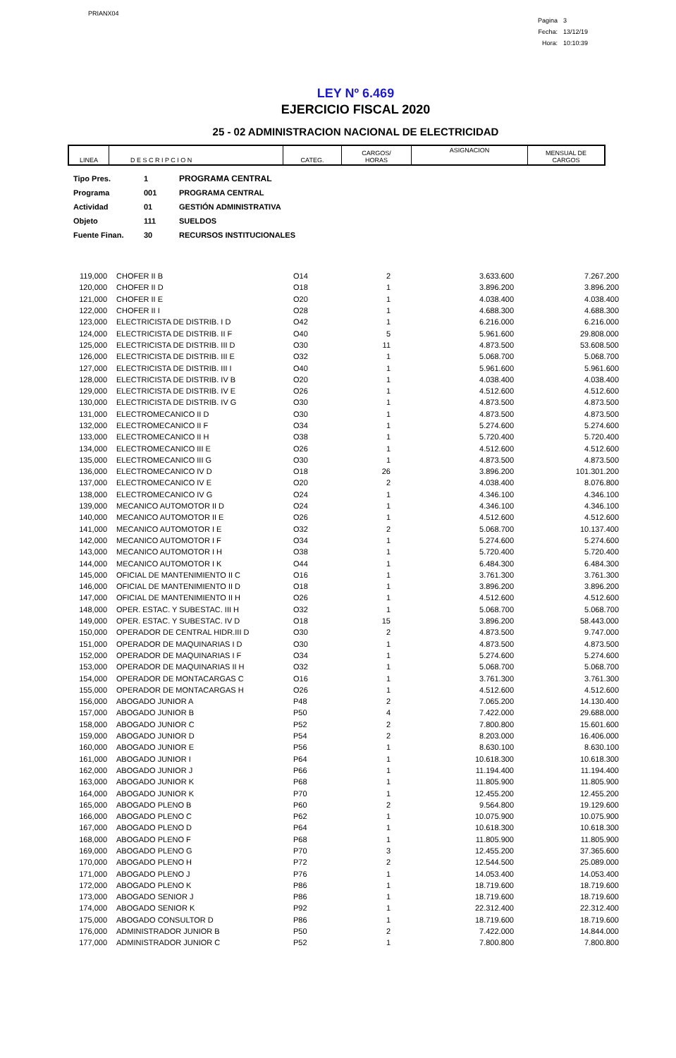PRIANX04
| Pagina | 3 |
| Fecha: | 13/12/19 |
| Hora: | 10:10:39 |
LEY Nº 6.469
EJERCICIO FISCAL 2020
25 - 02 ADMINISTRACION NACIONAL DE ELECTRICIDAD
| LINEA | D E S C R I P C I O N | CATEG. | CARGOS/ HORAS | ASIGNACION | MENSUAL DE CARGOS |
| --- | --- | --- | --- | --- | --- |
| Tipo Pres. | 1 | PROGRAMA CENTRAL |
| Programa | 001 | PROGRAMA CENTRAL |
| Actividad | 01 | GESTIÓN ADMINISTRATIVA |
| Objeto | 111 | SUELDOS |
| Fuente Finan. | 30 | RECURSOS INSTITUCIONALES |
| 119,000 | CHOFER II B | O14 | 2 | 3.633.600 | 7.267.200 |
| 120,000 | CHOFER II D | O18 | 1 | 3.896.200 | 3.896.200 |
| 121,000 | CHOFER II E | O20 | 1 | 4.038.400 | 4.038.400 |
| 122,000 | CHOFER II I | O28 | 1 | 4.688.300 | 4.688.300 |
| 123,000 | ELECTRICISTA DE DISTRIB. I D | O42 | 1 | 6.216.000 | 6.216.000 |
| 124,000 | ELECTRICISTA DE DISTRIB. II F | O40 | 5 | 5.961.600 | 29.808.000 |
| 125,000 | ELECTRICISTA DE DISTRIB. III D | O30 | 11 | 4.873.500 | 53.608.500 |
| 126,000 | ELECTRICISTA DE DISTRIB. III E | O32 | 1 | 5.068.700 | 5.068.700 |
| 127,000 | ELECTRICISTA DE DISTRIB. III I | O40 | 1 | 5.961.600 | 5.961.600 |
| 128,000 | ELECTRICISTA DE DISTRIB. IV B | O20 | 1 | 4.038.400 | 4.038.400 |
| 129,000 | ELECTRICISTA DE DISTRIB. IV E | O26 | 1 | 4.512.600 | 4.512.600 |
| 130,000 | ELECTRICISTA DE DISTRIB. IV G | O30 | 1 | 4.873.500 | 4.873.500 |
| 131,000 | ELECTROMECANICO II D | O30 | 1 | 4.873.500 | 4.873.500 |
| 132,000 | ELECTROMECANICO II F | O34 | 1 | 5.274.600 | 5.274.600 |
| 133,000 | ELECTROMECANICO II H | O38 | 1 | 5.720.400 | 5.720.400 |
| 134,000 | ELECTROMECANICO III E | O26 | 1 | 4.512.600 | 4.512.600 |
| 135,000 | ELECTROMECANICO III G | O30 | 1 | 4.873.500 | 4.873.500 |
| 136,000 | ELECTROMECANICO IV D | O18 | 26 | 3.896.200 | 101.301.200 |
| 137,000 | ELECTROMECANICO IV E | O20 | 2 | 4.038.400 | 8.076.800 |
| 138,000 | ELECTROMECANICO IV G | O24 | 1 | 4.346.100 | 4.346.100 |
| 139,000 | MECANICO AUTOMOTOR II D | O24 | 1 | 4.346.100 | 4.346.100 |
| 140,000 | MECANICO AUTOMOTOR II E | O26 | 1 | 4.512.600 | 4.512.600 |
| 141,000 | MECANICO AUTOMOTOR I E | O32 | 2 | 5.068.700 | 10.137.400 |
| 142,000 | MECANICO AUTOMOTOR I F | O34 | 1 | 5.274.600 | 5.274.600 |
| 143,000 | MECANICO AUTOMOTOR I H | O38 | 1 | 5.720.400 | 5.720.400 |
| 144,000 | MECANICO AUTOMOTOR I K | O44 | 1 | 6.484.300 | 6.484.300 |
| 145,000 | OFICIAL DE MANTENIMIENTO II C | O16 | 1 | 3.761.300 | 3.761.300 |
| 146,000 | OFICIAL DE MANTENIMIENTO II D | O18 | 1 | 3.896.200 | 3.896.200 |
| 147,000 | OFICIAL DE MANTENIMIENTO II H | O26 | 1 | 4.512.600 | 4.512.600 |
| 148,000 | OPER. ESTAC. Y SUBESTAC. III H | O32 | 1 | 5.068.700 | 5.068.700 |
| 149,000 | OPER. ESTAC. Y SUBESTAC. IV D | O18 | 15 | 3.896.200 | 58.443.000 |
| 150,000 | OPERADOR DE CENTRAL HIDR.III D | O30 | 2 | 4.873.500 | 9.747.000 |
| 151,000 | OPERADOR DE MAQUINARIAS I D | O30 | 1 | 4.873.500 | 4.873.500 |
| 152,000 | OPERADOR DE MAQUINARIAS I F | O34 | 1 | 5.274.600 | 5.274.600 |
| 153,000 | OPERADOR DE MAQUINARIAS II H | O32 | 1 | 5.068.700 | 5.068.700 |
| 154,000 | OPERADOR DE MONTACARGAS C | O16 | 1 | 3.761.300 | 3.761.300 |
| 155,000 | OPERADOR DE MONTACARGAS H | O26 | 1 | 4.512.600 | 4.512.600 |
| 156,000 | ABOGADO JUNIOR A | P48 | 2 | 7.065.200 | 14.130.400 |
| 157,000 | ABOGADO JUNIOR B | P50 | 4 | 7.422.000 | 29.688.000 |
| 158,000 | ABOGADO JUNIOR C | P52 | 2 | 7.800.800 | 15.601.600 |
| 159,000 | ABOGADO JUNIOR D | P54 | 2 | 8.203.000 | 16.406.000 |
| 160,000 | ABOGADO JUNIOR E | P56 | 1 | 8.630.100 | 8.630.100 |
| 161,000 | ABOGADO JUNIOR I | P64 | 1 | 10.618.300 | 10.618.300 |
| 162,000 | ABOGADO JUNIOR J | P66 | 1 | 11.194.400 | 11.194.400 |
| 163,000 | ABOGADO JUNIOR K | P68 | 1 | 11.805.900 | 11.805.900 |
| 164,000 | ABOGADO JUNIOR K | P70 | 1 | 12.455.200 | 12.455.200 |
| 165,000 | ABOGADO PLENO B | P60 | 2 | 9.564.800 | 19.129.600 |
| 166,000 | ABOGADO PLENO C | P62 | 1 | 10.075.900 | 10.075.900 |
| 167,000 | ABOGADO PLENO D | P64 | 1 | 10.618.300 | 10.618.300 |
| 168,000 | ABOGADO PLENO F | P68 | 1 | 11.805.900 | 11.805.900 |
| 169,000 | ABOGADO PLENO G | P70 | 3 | 12.455.200 | 37.365.600 |
| 170,000 | ABOGADO PLENO H | P72 | 2 | 12.544.500 | 25.089.000 |
| 171,000 | ABOGADO PLENO J | P76 | 1 | 14.053.400 | 14.053.400 |
| 172,000 | ABOGADO PLENO K | P86 | 1 | 18.719.600 | 18.719.600 |
| 173,000 | ABOGADO SENIOR J | P86 | 1 | 18.719.600 | 18.719.600 |
| 174,000 | ABOGADO SENIOR K | P92 | 1 | 22.312.400 | 22.312.400 |
| 175,000 | ABOGADO CONSULTOR D | P86 | 1 | 18.719.600 | 18.719.600 |
| 176,000 | ADMINISTRADOR JUNIOR B | P50 | 2 | 7.422.000 | 14.844.000 |
| 177,000 | ADMINISTRADOR JUNIOR C | P52 | 1 | 7.800.800 | 7.800.800 |